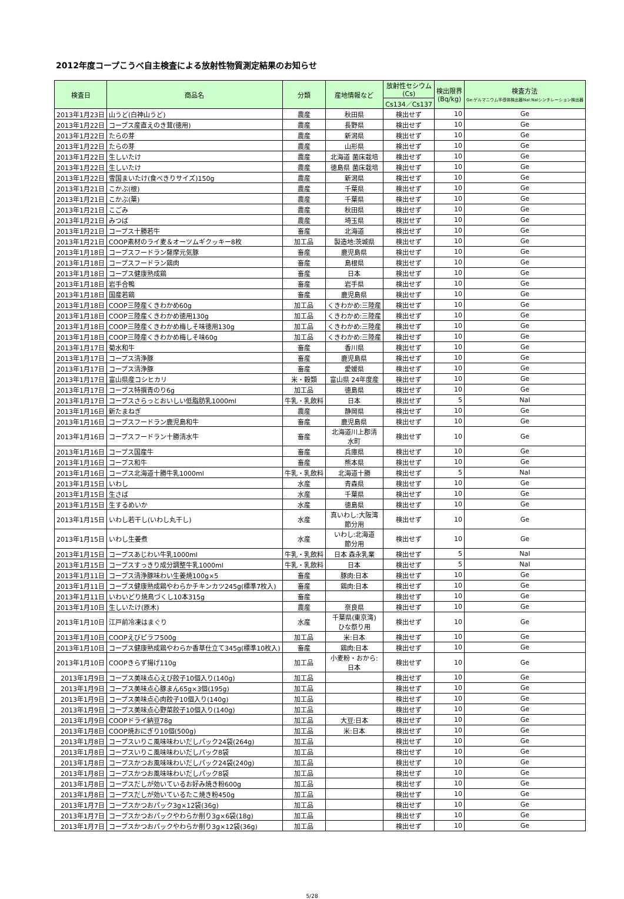2012年度コープこうべ自主検査による放射性物質測定結果のお知らせ
| 検査日 | 商品名 | 分類 | 産地情報など | 放射性セシウム (Cs) | 検出限界 (Bq/kg) | 検査方法 Ge:ゲルマニウム半導体検出器NaI:NaIシンチレーション検出器 |
| --- | --- | --- | --- | --- | --- | --- |
| | | | | Cs134／Cs137 | | |
| 2013年1月23日 | 山うど(白神山うど) | 農産 | 秋田県 | 検出せず | 10 | Ge |
| 2013年1月22日 | コープス産直えのき茸(徳用) | 農産 | 長野県 | 検出せず | 10 | Ge |
| 2013年1月22日 | たらの芽 | 農産 | 新潟県 | 検出せず | 10 | Ge |
| 2013年1月22日 | たらの芽 | 農産 | 山形県 | 検出せず | 10 | Ge |
| 2013年1月22日 | 生しいたけ | 農産 | 北海道 菌床栽培 | 検出せず | 10 | Ge |
| 2013年1月22日 | 生しいたけ | 農産 | 徳島県 菌床栽培 | 検出せず | 10 | Ge |
| 2013年1月22日 | 雪国まいたけ(食べきりサイズ)150g | 農産 | 新潟県 | 検出せず | 10 | Ge |
| 2013年1月21日 | こかぶ(根) | 農産 | 千葉県 | 検出せず | 10 | Ge |
| 2013年1月21日 | こかぶ(葉) | 農産 | 千葉県 | 検出せず | 10 | Ge |
| 2013年1月21日 | こごみ | 農産 | 秋田県 | 検出せず | 10 | Ge |
| 2013年1月21日 | みつば | 農産 | 埼玉県 | 検出せず | 10 | Ge |
| 2013年1月21日 | コープス十勝若牛 | 畜産 | 北海道 | 検出せず | 10 | Ge |
| 2013年1月21日 | COOP素材のライ麦＆オーツムギクッキー8枚 | 加工品 | 製造地:茨城県 | 検出せず | 10 | Ge |
| 2013年1月18日 | コープスフードラン薩摩元気豚 | 畜産 | 鹿児島県 | 検出せず | 10 | Ge |
| 2013年1月18日 | コープスフードラン鶏肉 | 畜産 | 島根県 | 検出せず | 10 | Ge |
| 2013年1月18日 | コープス健康熟成鶏 | 畜産 | 日本 | 検出せず | 10 | Ge |
| 2013年1月18日 | 岩手合鴨 | 畜産 | 岩手県 | 検出せず | 10 | Ge |
| 2013年1月18日 | 国産若鶏 | 畜産 | 鹿児島県 | 検出せず | 10 | Ge |
| 2013年1月18日 | COOP三陸産くきわかめ60g | 加工品 | くきわかめ:三陸産 | 検出せず | 10 | Ge |
| 2013年1月18日 | COOP三陸産くきわかめ徳用130g | 加工品 | くきわかめ:三陸産 | 検出せず | 10 | Ge |
| 2013年1月18日 | COOP三陸産くきわかめ梅しそ味徳用130g | 加工品 | くきわかめ:三陸産 | 検出せず | 10 | Ge |
| 2013年1月18日 | COOP三陸産くきわかめ梅しそ味60g | 加工品 | くきわかめ:三陸産 | 検出せず | 10 | Ge |
| 2013年1月17日 | 菊水和牛 | 畜産 | 香川県 | 検出せず | 10 | Ge |
| 2013年1月17日 | コープス清浄豚 | 畜産 | 鹿児島県 | 検出せず | 10 | Ge |
| 2013年1月17日 | コープス清浄豚 | 畜産 | 愛媛県 | 検出せず | 10 | Ge |
| 2013年1月17日 | 富山県産コシヒカリ | 米・穀類 | 富山県 24年度産 | 検出せず | 10 | Ge |
| 2013年1月17日 | コープス特撰青のり6g | 加工品 | 徳島県 | 検出せず | 10 | Ge |
| 2013年1月17日 | コープスさらっとおいしい低脂肪乳1000ml | 牛乳・乳飲料 | 日本 | 検出せず | 5 | NaI |
| 2013年1月16日 | 新たまねぎ | 農産 | 静岡県 | 検出せず | 10 | Ge |
| 2013年1月16日 | コープスフードラン鹿児島和牛 | 畜産 | 鹿児島県 | 検出せず | 10 | Ge |
| 2013年1月16日 | コープスフードラン十勝清水牛 | 畜産 | 北海道川上郡清 水町 | 検出せず | 10 | Ge |
| 2013年1月16日 | コープス国産牛 | 畜産 | 兵庫県 | 検出せず | 10 | Ge |
| 2013年1月16日 | コープス和牛 | 畜産 | 熊本県 | 検出せず | 10 | Ge |
| 2013年1月16日 | コープス北海道十勝牛乳1000ml | 牛乳・乳飲料 | 北海道十勝 | 検出せず | 5 | NaI |
| 2013年1月15日 | いわし | 水産 | 青森県 | 検出せず | 10 | Ge |
| 2013年1月15日 | 生さば | 水産 | 千葉県 | 検出せず | 10 | Ge |
| 2013年1月15日 | 生するめいか | 水産 | 徳島県 | 検出せず | 10 | Ge |
| 2013年1月15日 | いわし若干し(いわし丸干し) | 水産 | 真いわし:大阪湾 節分用 | 検出せず | 10 | Ge |
| 2013年1月15日 | いわし生姜煮 | 水産 | いわし:北海道 節分用 | 検出せず | 10 | Ge |
| 2013年1月15日 | コープスあじわい牛乳1000ml | 牛乳・乳飲料 | 日本 森永乳業 | 検出せず | 5 | NaI |
| 2013年1月15日 | コープスすっきり成分調整牛乳1000ml | 牛乳・乳飲料 | 日本 | 検出せず | 5 | NaI |
| 2013年1月11日 | コープス清浄豚味わい生姜焼100g×5 | 畜産 | 豚肉:日本 | 検出せず | 10 | Ge |
| 2013年1月11日 | コープス健康熟成鶏やわらかチキンカツ245g(標準7枚入) | 畜産 | 鶏肉:日本 | 検出せず | 10 | Ge |
| 2013年1月11日 | いわいどり焼鳥づくし10本315g | 畜産 | | 検出せず | 10 | Ge |
| 2013年1月10日 | 生しいたけ(原木) | 農産 | 奈良県 | 検出せず | 10 | Ge |
| 2013年1月10日 | 江戸前冷凍はまぐり | 水産 | 千葉県(東京湾) ひな祭り用 | 検出せず | 10 | Ge |
| 2013年1月10日 | COOPえびピラフ500g | 加工品 | 米:日本 | 検出せず | 10 | Ge |
| 2013年1月10日 | コープス健康熟成鶏やわらか香草仕立て345g(標準10枚入) | 畜産 | 鶏肉:日本 | 検出せず | 10 | Ge |
| 2013年1月10日 | COOPきらず揚げ110g | 加工品 | 小麦粉・おから: 日本 | 検出せず | 10 | Ge |
| 2013年1月9日 | コープス美味点心えび餃子10個入り(140g) | 加工品 | | 検出せず | 10 | Ge |
| 2013年1月9日 | コープス美味点心豚まん65g×3個(195g) | 加工品 | | 検出せず | 10 | Ge |
| 2013年1月9日 | コープス美味点心肉餃子10個入り(140g) | 加工品 | | 検出せず | 10 | Ge |
| 2013年1月9日 | コープス美味点心野菜餃子10個入り(140g) | 加工品 | | 検出せず | 10 | Ge |
| 2013年1月9日 | COOPドライ納豆78g | 加工品 | 大豆:日本 | 検出せず | 10 | Ge |
| 2013年1月8日 | COOP焼おにぎり10個(500g) | 加工品 | 米:日本 | 検出せず | 10 | Ge |
| 2013年1月8日 | コープスいりこ風味味わいだしパック24袋(264g) | 加工品 | | 検出せず | 10 | Ge |
| 2013年1月8日 | コープスいりこ風味味わいだしパック8袋 | 加工品 | | 検出せず | 10 | Ge |
| 2013年1月8日 | コープスかつお風味味わいだしパック24袋(240g) | 加工品 | | 検出せず | 10 | Ge |
| 2013年1月8日 | コープスかつお風味味わいだしパック8袋 | 加工品 | | 検出せず | 10 | Ge |
| 2013年1月8日 | コープスだしが効いているお好み焼き粉600g | 加工品 | | 検出せず | 10 | Ge |
| 2013年1月8日 | コープスだしが効いているたこ焼き粉450g | 加工品 | | 検出せず | 10 | Ge |
| 2013年1月7日 | コープスかつおパック3g×12袋(36g) | 加工品 | | 検出せず | 10 | Ge |
| 2013年1月7日 | コープスかつおパックやわらか削り3g×6袋(18g) | 加工品 | | 検出せず | 10 | Ge |
| 2013年1月7日 | コープスかつおパックやわらか削り3g×12袋(36g) | 加工品 | | 検出せず | 10 | Ge |
5/28